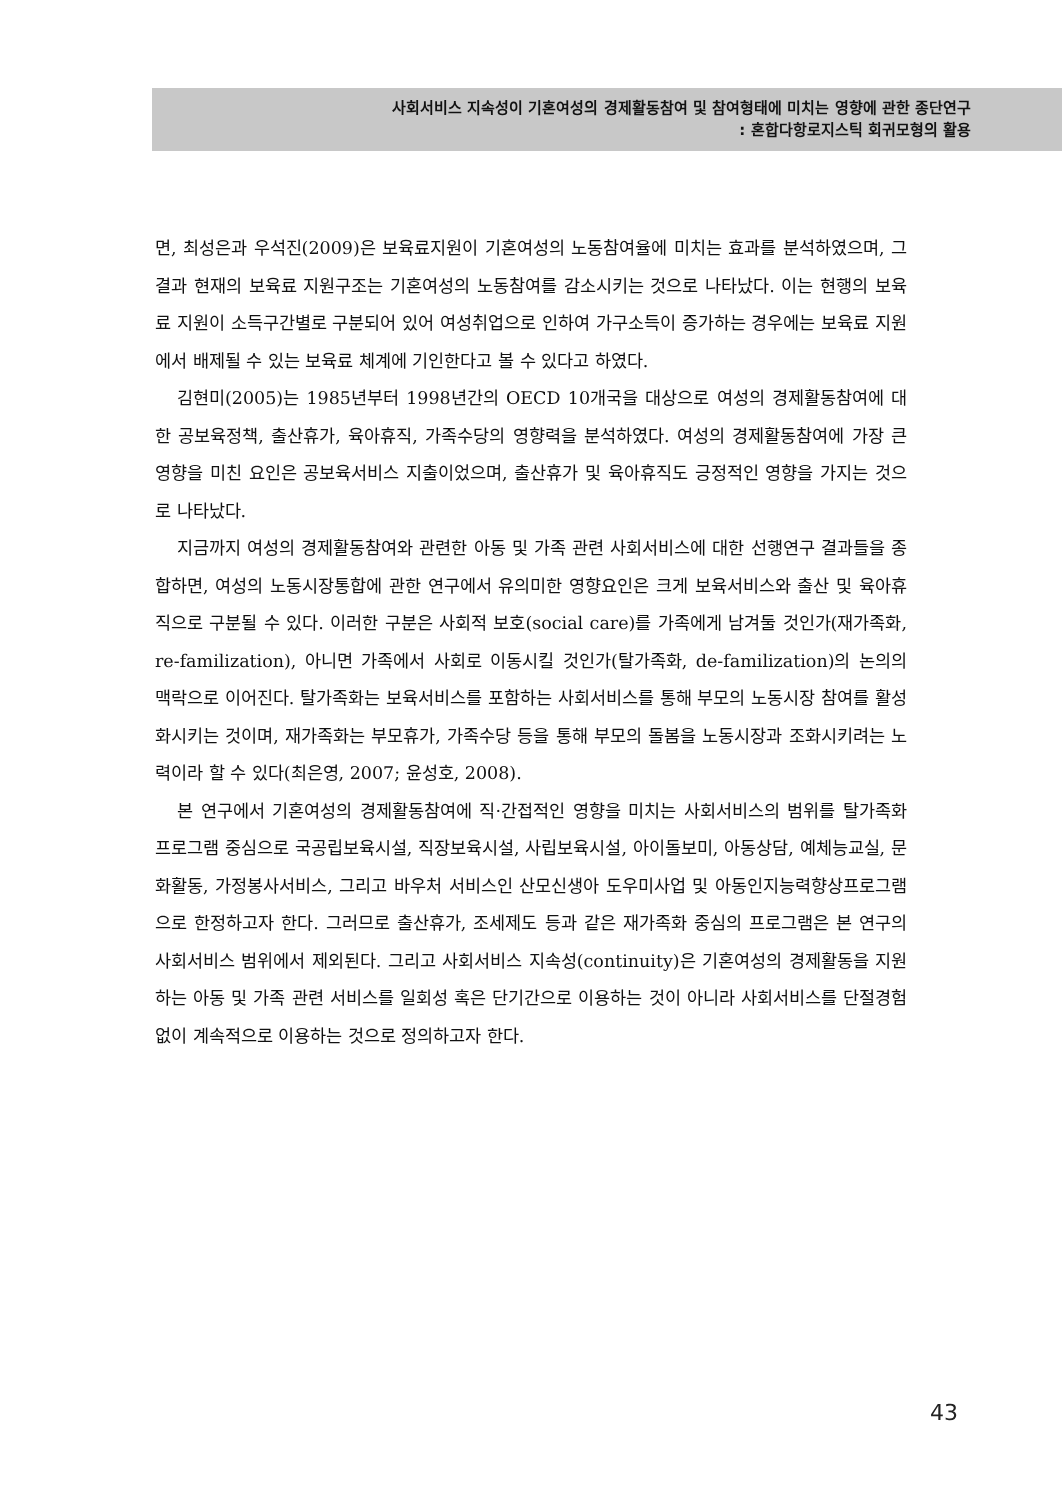사회서비스 지속성이 기혼여성의 경제활동참여 및 참여형태에 미치는 영향에 관한 종단연구
: 혼합다항로지스틱 회귀모형의 활용
면, 최성은과 우석진(2009)은 보육료지원이 기혼여성의 노동참여율에 미치는 효과를 분석하였으며, 그 결과 현재의 보육료 지원구조는 기혼여성의 노동참여를 감소시키는 것으로 나타났다. 이는 현행의 보육료 지원이 소득구간별로 구분되어 있어 여성취업으로 인하여 가구소득이 증가하는 경우에는 보육료 지원에서 배제될 수 있는 보육료 체계에 기인한다고 볼 수 있다고 하였다.
김현미(2005)는 1985년부터 1998년간의 OECD 10개국을 대상으로 여성의 경제활동참여에 대한 공보육정책, 출산휴가, 육아휴직, 가족수당의 영향력을 분석하였다. 여성의 경제활동참여에 가장 큰 영향을 미친 요인은 공보육서비스 지출이었으며, 출산휴가 및 육아휴직도 긍정적인 영향을 가지는 것으로 나타났다.
지금까지 여성의 경제활동참여와 관련한 아동 및 가족 관련 사회서비스에 대한 선행연구 결과들을 종합하면, 여성의 노동시장통합에 관한 연구에서 유의미한 영향요인은 크게 보육서비스와 출산 및 육아휴직으로 구분될 수 있다. 이러한 구분은 사회적 보호(social care)를 가족에게 남겨둘 것인가(재가족화, re-familization), 아니면 가족에서 사회로 이동시킬 것인가(탈가족화, de-familization)의 논의의 맥락으로 이어진다. 탈가족화는 보육서비스를 포함하는 사회서비스를 통해 부모의 노동시장 참여를 활성화시키는 것이며, 재가족화는 부모휴가, 가족수당 등을 통해 부모의 돌봄을 노동시장과 조화시키려는 노력이라 할 수 있다(최은영, 2007; 윤성호, 2008).
본 연구에서 기혼여성의 경제활동참여에 직·간접적인 영향을 미치는 사회서비스의 범위를 탈가족화 프로그램 중심으로 국공립보육시설, 직장보육시설, 사립보육시설, 아이돌보미, 아동상담, 예체능교실, 문화활동, 가정봉사서비스, 그리고 바우처 서비스인 산모신생아 도우미사업 및 아동인지능력향상프로그램으로 한정하고자 한다. 그러므로 출산휴가, 조세제도 등과 같은 재가족화 중심의 프로그램은 본 연구의 사회서비스 범위에서 제외된다. 그리고 사회서비스 지속성(continuity)은 기혼여성의 경제활동을 지원하는 아동 및 가족 관련 서비스를 일회성 혹은 단기간으로 이용하는 것이 아니라 사회서비스를 단절경험 없이 계속적으로 이용하는 것으로 정의하고자 한다.
43